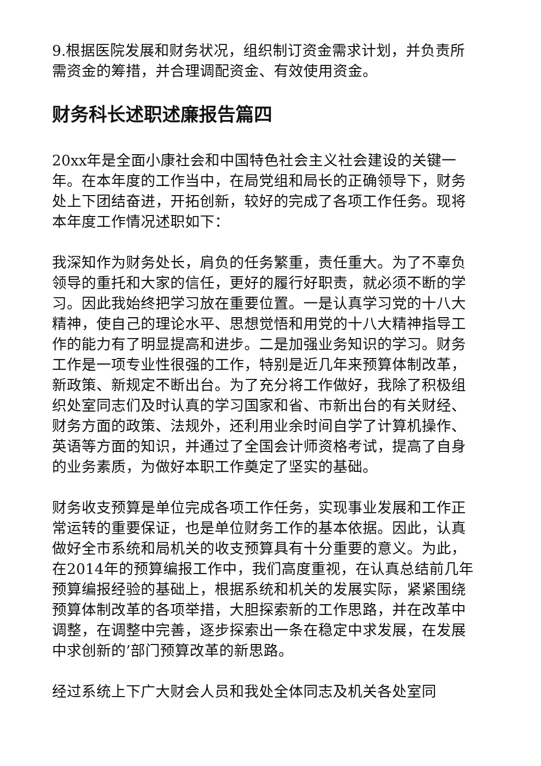9.根据医院发展和财务状况，组织制订资金需求计划，并负责所需资金的筹措，并合理调配资金、有效使用资金。
财务科长述职述廉报告篇四
20xx年是全面小康社会和中国特色社会主义社会建设的关键一年。在本年度的工作当中，在局党组和局长的正确领导下，财务处上下团结奋进，开拓创新，较好的完成了各项工作任务。现将本年度工作情况述职如下：
我深知作为财务处长，肩负的任务繁重，责任重大。为了不辜负领导的重托和大家的信任，更好的履行好职责，就必须不断的学习。因此我始终把学习放在重要位置。一是认真学习党的十八大精神，使自己的理论水平、思想觉悟和用党的十八大精神指导工作的能力有了明显提高和进步。二是加强业务知识的学习。财务工作是一项专业性很强的工作，特别是近几年来预算体制改革，新政策、新规定不断出台。为了充分将工作做好，我除了积极组织处室同志们及时认真的学习国家和省、市新出台的有关财经、财务方面的政策、法规外，还利用业余时间自学了计算机操作、英语等方面的知识，并通过了全国会计师资格考试，提高了自身的业务素质，为做好本职工作奠定了坚实的基础。
财务收支预算是单位完成各项工作任务，实现事业发展和工作正常运转的重要保证，也是单位财务工作的基本依据。因此，认真做好全市系统和局机关的收支预算具有十分重要的意义。为此，在2014年的预算编报工作中，我们高度重视，在认真总结前几年预算编报经验的基础上，根据系统和机关的发展实际，紧紧围绕预算体制改革的各项举措，大胆探索新的工作思路，并在改革中调整，在调整中完善，逐步探索出一条在稳定中求发展，在发展中求创新的’部门预算改革的新思路。
经过系统上下广大财会人员和我处全体同志及机关各处室同